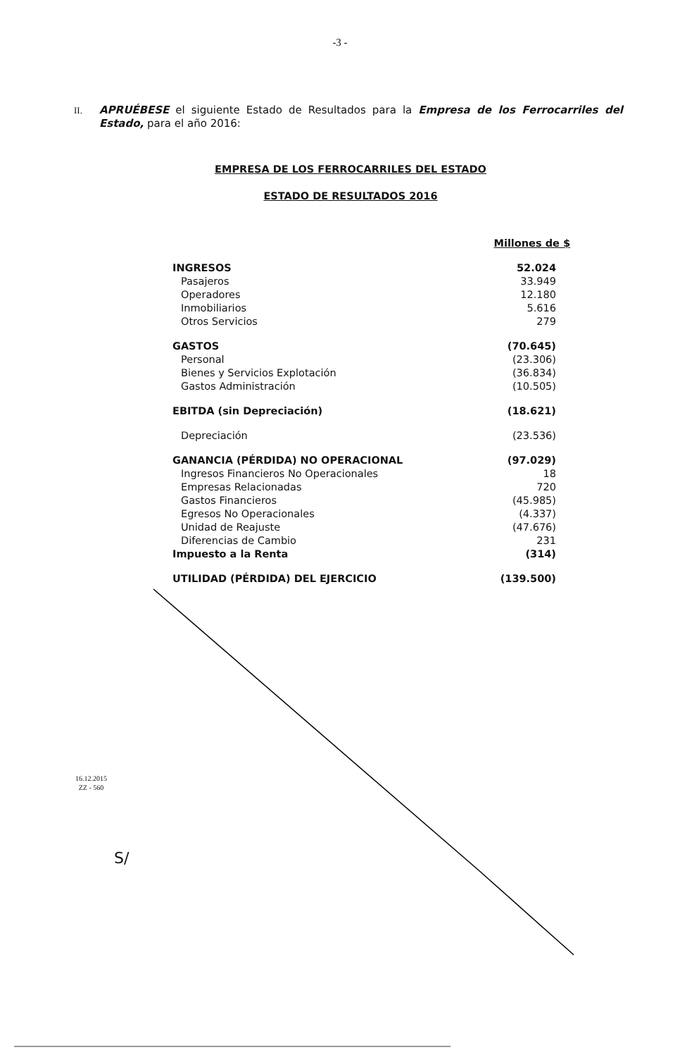-3 -
II.
APRUÉBESE el siguiente Estado de Resultados para la Empresa de los Ferrocarriles del Estado, para el año 2016:
EMPRESA DE LOS FERROCARRILES DEL ESTADO
ESTADO DE RESULTADOS 2016
| | Millones de $ |
| INGRESOS | 52.024 |
| Pasajeros | 33.949 |
| Operadores | 12.180 |
| Inmobiliarios | 5.616 |
| Otros Servicios | 279 |
| GASTOS | (70.645) |
| Personal | (23.306) |
| Bienes y Servicios Explotación | (36.834) |
| Gastos Administración | (10.505) |
| EBITDA (sin Depreciación) | (18.621) |
| Depreciación | (23.536) |
| GANANCIA (PÉRDIDA) NO OPERACIONAL | (97.029) |
| Ingresos Financieros No Operacionales | 18 |
| Empresas Relacionadas | 720 |
| Gastos Financieros | (45.985) |
| Egresos No Operacionales | (4.337) |
| Unidad de Reajuste | (47.676) |
| Diferencias de Cambio | 231 |
| Impuesto a la Renta | (314) |
| UTILIDAD (PÉRDIDA) DEL EJERCICIO | (139.500) |
16.12.2015
ZZ - 560
S/